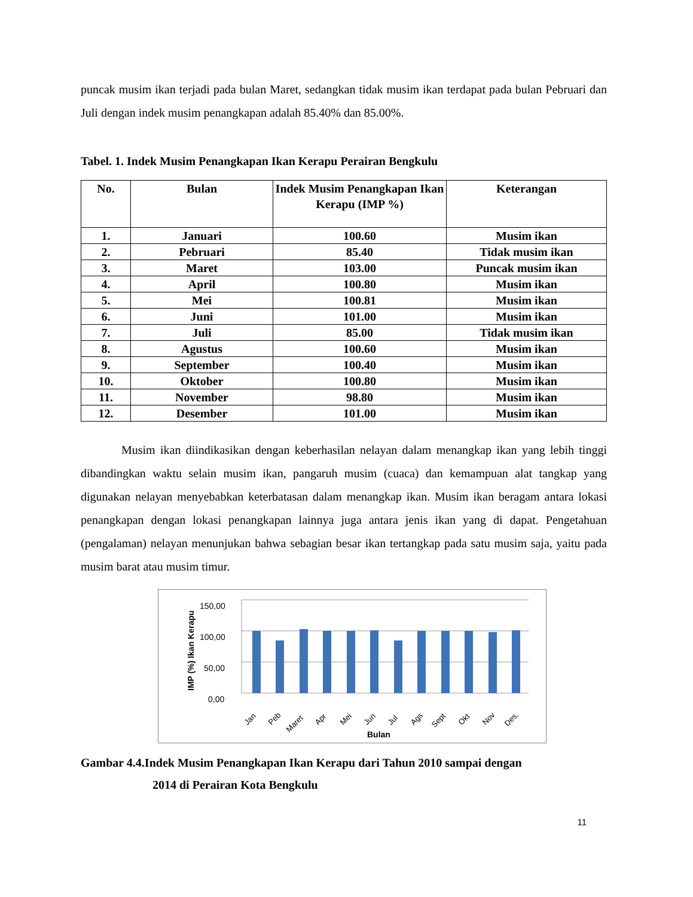puncak musim ikan terjadi pada bulan Maret, sedangkan tidak musim ikan terdapat pada bulan Pebruari dan Juli dengan indek musim penangkapan adalah 85.40% dan 85.00%.
Tabel. 1. Indek Musim Penangkapan Ikan Kerapu Perairan Bengkulu
| No. | Bulan | Indek Musim Penangkapan Ikan Kerapu (IMP %) | Keterangan |
| --- | --- | --- | --- |
| 1. | Januari | 100.60 | Musim ikan |
| 2. | Pebruari | 85.40 | Tidak musim ikan |
| 3. | Maret | 103.00 | Puncak musim ikan |
| 4. | April | 100.80 | Musim ikan |
| 5. | Mei | 100.81 | Musim ikan |
| 6. | Juni | 101.00 | Musim ikan |
| 7. | Juli | 85.00 | Tidak musim ikan |
| 8. | Agustus | 100.60 | Musim ikan |
| 9. | September | 100.40 | Musim ikan |
| 10. | Oktober | 100.80 | Musim ikan |
| 11. | November | 98.80 | Musim ikan |
| 12. | Desember | 101.00 | Musim ikan |
Musim ikan diindikasikan dengan keberhasilan nelayan dalam menangkap ikan yang lebih tinggi dibandingkan waktu selain musim ikan, pangaruh musim (cuaca) dan kemampuan alat tangkap yang digunakan nelayan menyebabkan keterbatasan dalam menangkap ikan. Musim ikan beragam antara lokasi penangkapan dengan lokasi penangkapan lainnya juga antara jenis ikan yang di dapat. Pengetahuan (pengalaman) nelayan menunjukan bahwa sebagian besar ikan tertangkap pada satu musim saja, yaitu pada musim barat atau musim timur.
IMP (%) Ikan Kerapu
150,00
100,00
50,00
0,00
Jan
Peb
Maret
Apr
Mei
Jun
Jul
Ags
Sept
Okt
Nov
Des.
Bulan
Gambar 4.4.Indek Musim Penangkapan Ikan Kerapu dari Tahun 2010 sampai dengan
2014 di Perairan Kota Bengkulu
11